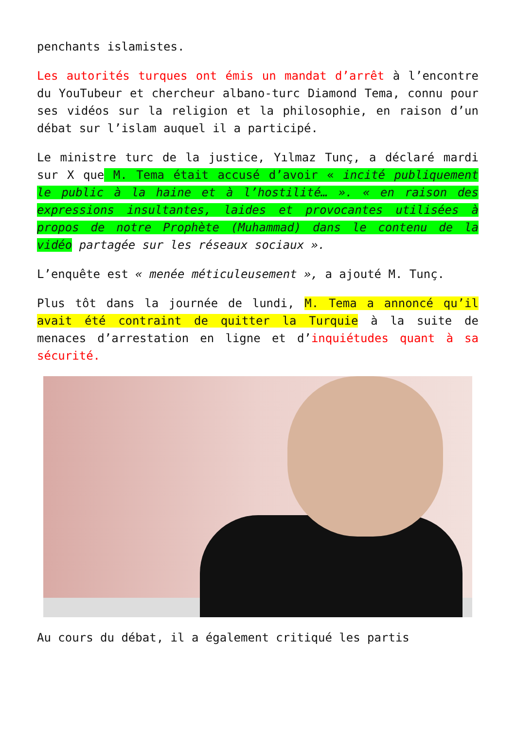penchants islamistes.
Les autorités turques ont émis un mandat d’arrêt à l’encontre du YouTubeur et chercheur albano-turc Diamond Tema, connu pour ses vidéos sur la religion et la philosophie, en raison d’un débat sur l’islam auquel il a participé.
Le ministre turc de la justice, Yılmaz Tunç, a déclaré mardi sur X que M. Tema était accusé d’avoir « incité publiquement le public à la haine et à l’hostilité… ». « en raison des expressions insultantes, laides et provocantes utilisées à propos de notre Prophète (Muhammad) dans le contenu de la vidéo partagée sur les réseaux sociaux ».
L’enquête est « menée méticuleusement », a ajouté M. Tunç.
Plus tôt dans la journée de lundi, M. Tema a annoncé qu’il avait été contraint de quitter la Turquie à la suite de menaces d’arrestation en ligne et d’inquiétudes quant à sa sécurité.
Au cours du débat, il a également critiqué les partis